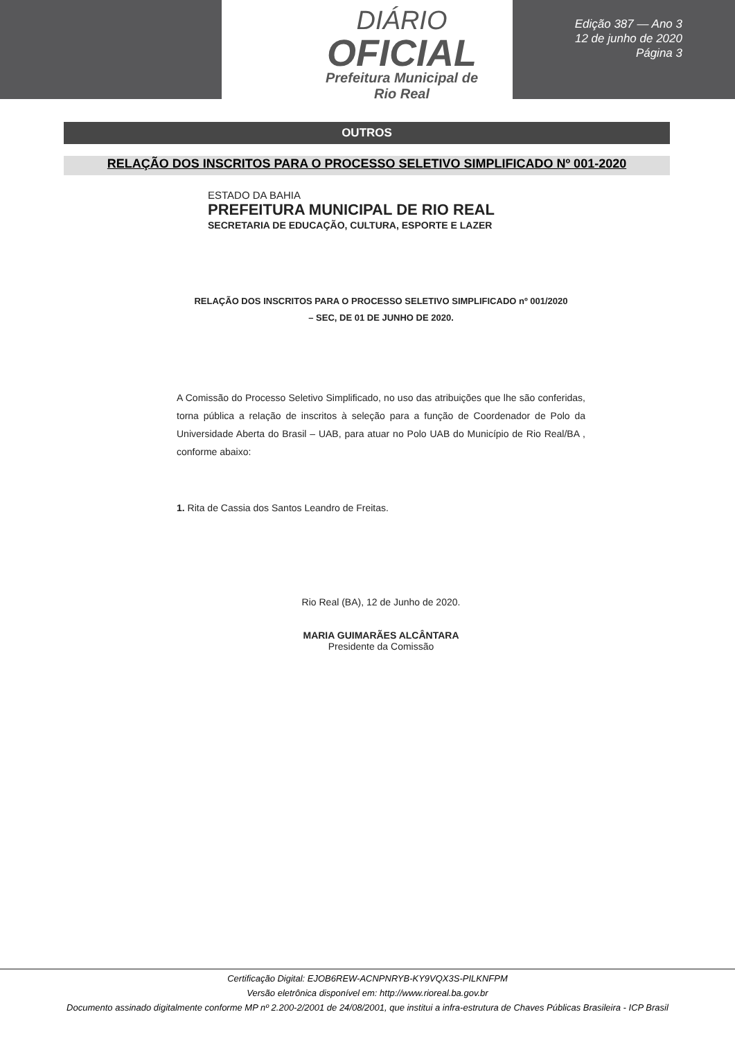DIÁRIO
OFICIAL
Prefeitura Municipal de
Rio Real
Edição 387 — Ano 3
12 de junho de 2020
Página 3
OUTROS
RELAÇÃO DOS INSCRITOS PARA O PROCESSO SELETIVO SIMPLIFICADO Nº 001-2020
ESTADO DA BAHIA
PREFEITURA MUNICIPAL DE RIO REAL
SECRETARIA DE EDUCAÇÃO, CULTURA, ESPORTE E LAZER
RELAÇÃO DOS INSCRITOS PARA O PROCESSO SELETIVO SIMPLIFICADO nº 001/2020
– SEC, DE 01 DE JUNHO DE 2020.
A Comissão do Processo Seletivo Simplificado, no uso das atribuições que lhe são conferidas, torna pública a relação de inscritos à seleção para a função de Coordenador de Polo da Universidade Aberta do Brasil – UAB, para atuar no Polo UAB do Município de Rio Real/BA , conforme abaixo:
1. Rita de Cassia dos Santos Leandro de Freitas.
Rio Real (BA), 12 de Junho de 2020.
MARIA GUIMARÃES ALCÂNTARA
Presidente da Comissão
Certificação Digital: EJOB6REW-ACNPNRYB-KY9VQX3S-PILKNFPM
Versão eletrônica disponível em: http://www.rioreal.ba.gov.br
Documento assinado digitalmente conforme MP nº 2.200-2/2001 de 24/08/2001, que institui a infra-estrutura de Chaves Públicas Brasileira - ICP Brasil